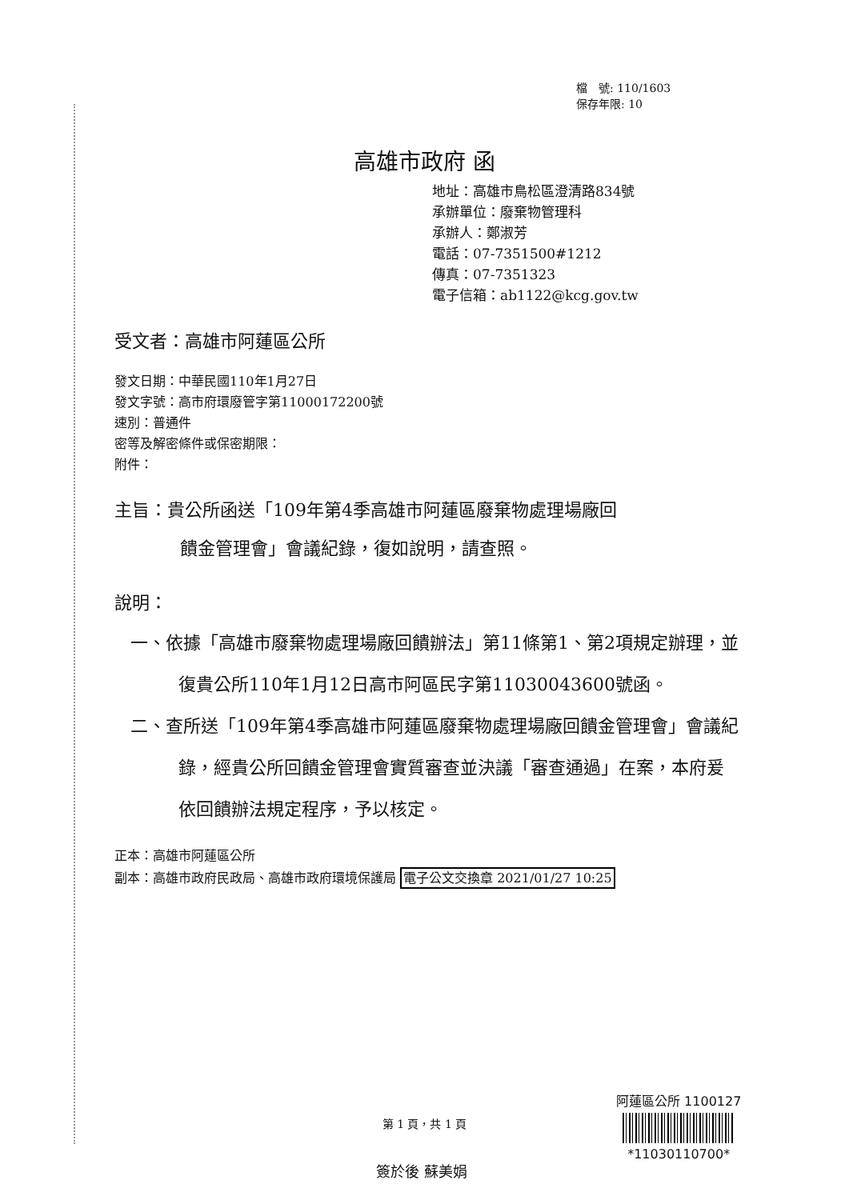檔　號: 110/1603
保存年限: 10
高雄市政府 函
地址：高雄市鳥松區澄清路834號
承辦單位：廢棄物管理科
承辦人：鄭淑芳
電話：07-7351500#1212
傳真：07-7351323
電子信箱：ab1122@kcg.gov.tw
受文者：高雄市阿蓮區公所
發文日期：中華民國110年1月27日
發文字號：高市府環廢管字第11000172200號
速別：普通件
密等及解密條件或保密期限：
附件：
主旨：貴公所函送「109年第4季高雄市阿蓮區廢棄物處理場廠回
饋金管理會」會議紀錄，復如說明，請查照。
說明：
一、依據「高雄市廢棄物處理場廠回饋辦法」第11條第1、第2項規定辦理，並復貴公所110年1月12日高市阿區民字第11030043600號函。
二、查所送「109年第4季高雄市阿蓮區廢棄物處理場廠回饋金管理會」會議紀錄，經貴公所回饋金管理會實質審查並決議「審查通過」在案，本府爰依回饋辦法規定程序，予以核定。
正本：高雄市阿蓮區公所
副本：高雄市政府民政局、高雄市政府環境保護局 電子公文交換章 2021/01/27 10:25
第 1 頁，共 1 頁
阿蓮區公所 1100127
*11030110700*
簽於後 蘇美娟